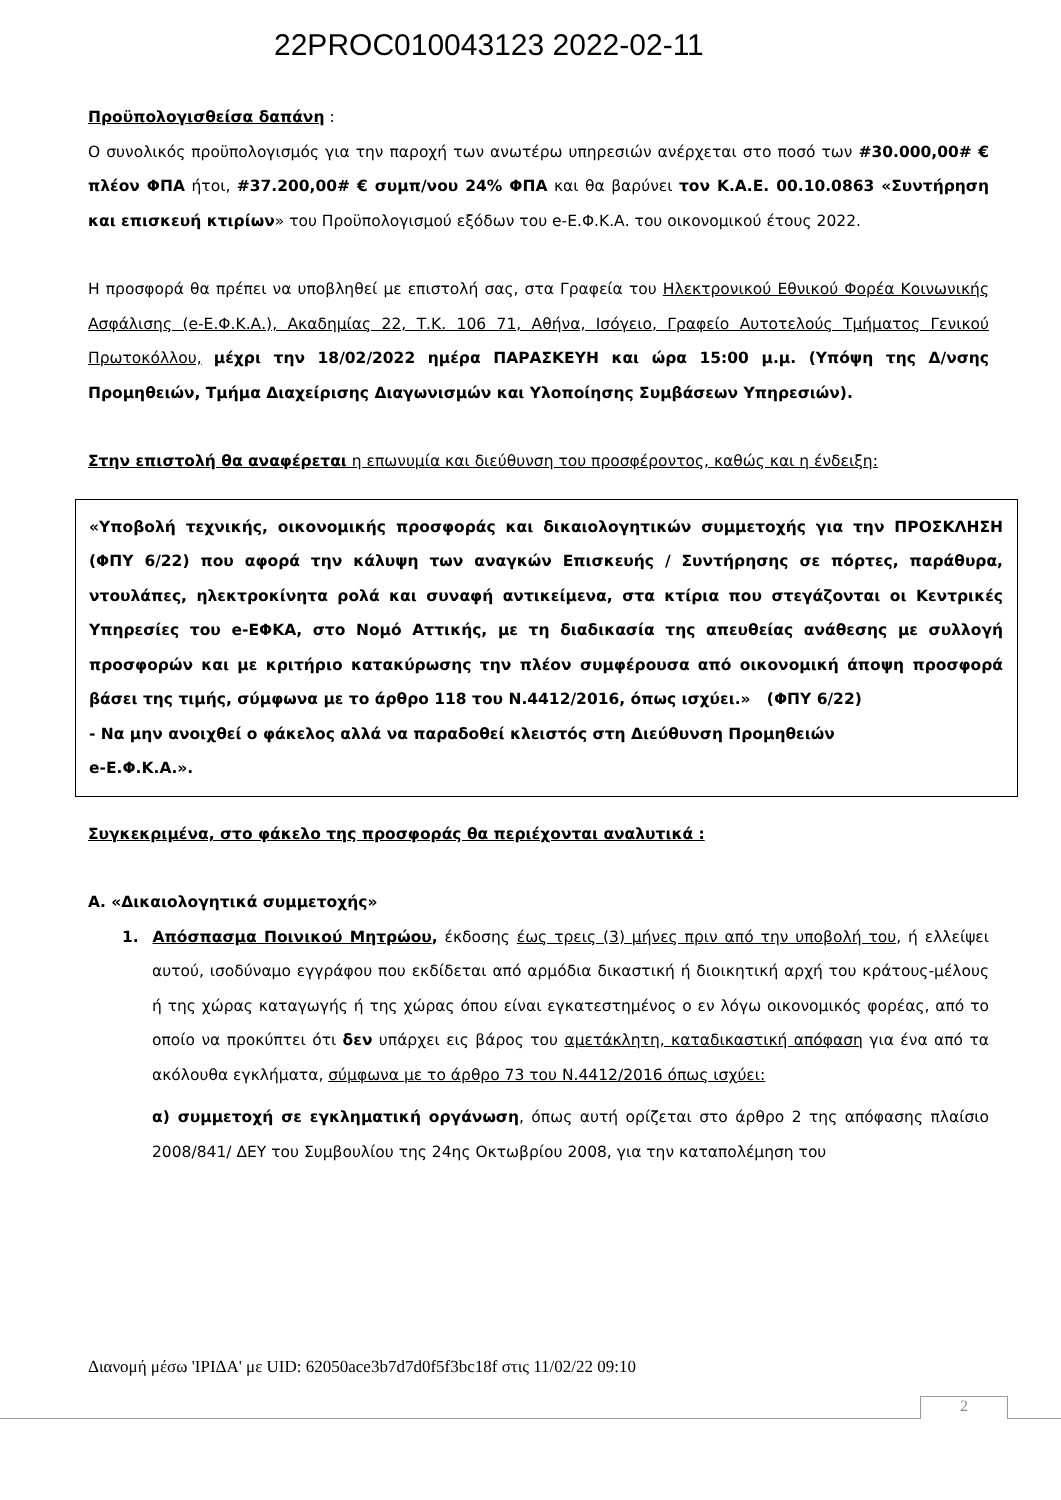22PROC010043123 2022-02-11
Προϋπολογισθείσα δαπάνη :
Ο συνολικός προϋπολογισμός για την παροχή των ανωτέρω υπηρεσιών ανέρχεται στο ποσό των #30.000,00# € πλέον ΦΠΑ ήτοι, #37.200,00# € συμπ/νου 24% ΦΠΑ και θα βαρύνει τον Κ.Α.Ε. 00.10.0863 «Συντήρηση και επισκευή κτιρίων» του Προϋπολογισμού εξόδων του e-Ε.Φ.Κ.Α. του οικονομικού έτους 2022.
Η προσφορά θα πρέπει να υποβληθεί με επιστολή σας, στα Γραφεία του Ηλεκτρονικού Εθνικού Φορέα Κοινωνικής Ασφάλισης (e-Ε.Φ.Κ.Α.), Ακαδημίας 22, Τ.Κ. 106 71, Αθήνα, Ισόγειο, Γραφείο Αυτοτελούς Τμήματος Γενικού Πρωτοκόλλου, μέχρι την 18/02/2022 ημέρα ΠΑΡΑΣΚΕΥΗ και ώρα 15:00 μ.μ. (Υπόψη της Δ/νσης Προμηθειών, Τμήμα Διαχείρισης Διαγωνισμών και Υλοποίησης Συμβάσεων Υπηρεσιών).
Στην επιστολή θα αναφέρεται η επωνυμία και διεύθυνση του προσφέροντος, καθώς και η ένδειξη:
«Υποβολή τεχνικής, οικονομικής προσφοράς και δικαιολογητικών συμμετοχής για την ΠΡΟΣΚΛΗΣΗ (ΦΠΥ 6/22) που αφορά την κάλυψη των αναγκών Επισκευής / Συντήρησης σε πόρτες, παράθυρα, ντουλάπες, ηλεκτροκίνητα ρολά και συναφή αντικείμενα, στα κτίρια που στεγάζονται οι Κεντρικές Υπηρεσίες του e-ΕΦΚΑ, στο Νομό Αττικής, με τη διαδικασία της απευθείας ανάθεσης με συλλογή προσφορών και με κριτήριο κατακύρωσης την πλέον συμφέρουσα από οικονομική άποψη προσφορά βάσει της τιμής, σύμφωνα με το άρθρο 118 του Ν.4412/2016, όπως ισχύει.» (ΦΠΥ 6/22)
- Να μην ανοιχθεί ο φάκελος αλλά να παραδοθεί κλειστός στη Διεύθυνση Προμηθειών
e-Ε.Φ.Κ.Α.».
Συγκεκριμένα, στο φάκελο της προσφοράς θα περιέχονται αναλυτικά :
Α. «Δικαιολογητικά συμμετοχής»
1. Απόσπασμα Ποινικού Μητρώου, έκδοσης έως τρεις (3) μήνες πριν από την υποβολή του, ή ελλείψει αυτού, ισοδύναμο εγγράφου που εκδίδεται από αρμόδια δικαστική ή διοικητική αρχή του κράτους-μέλους ή της χώρας καταγωγής ή της χώρας όπου είναι εγκατεστημένος ο εν λόγω οικονομικός φορέας, από το οποίο να προκύπτει ότι δεν υπάρχει εις βάρος του αμετάκλητη, καταδικαστική απόφαση για ένα από τα ακόλουθα εγκλήματα, σύμφωνα με το άρθρο 73 του Ν.4412/2016 όπως ισχύει:
α) συμμετοχή σε εγκληματική οργάνωση, όπως αυτή ορίζεται στο άρθρο 2 της απόφασης πλαίσιο 2008/841/ ΔΕΥ του Συμβουλίου της 24ης Οκτωβρίου 2008, για την καταπολέμηση του
Διανομή μέσω 'ΙΡΙΔΑ' με UID: 62050ace3b7d7d0f5f3bc18f στις 11/02/22 09:10
2